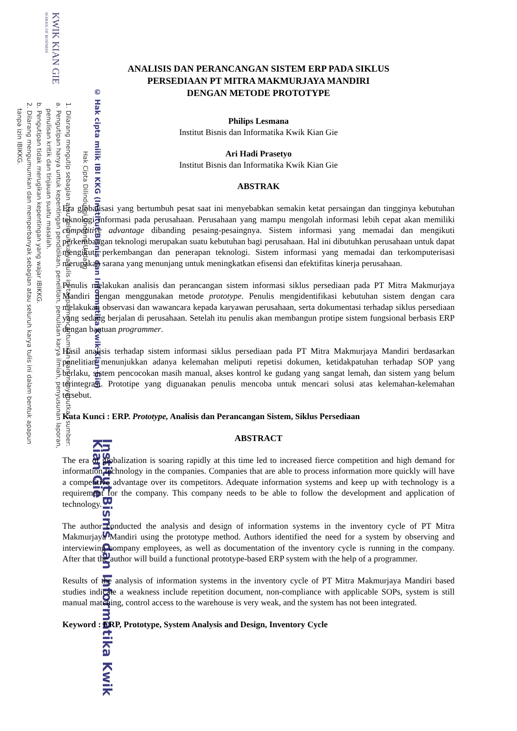KWIK KIAN GIE
SCHOOL OF BUSINESS
© Hak cipta milik IBI KKG (Institut Bisnis dan Informatika Kwik Kian Gie)
Hak Cipta Dilindungi Undang-Undang
1. Dilarang mengutip sebagian atau seluruh karya tulis ini tanpa mencantumkan dan menyebutkan sumber:
a. Pengutipan hanya untuk kepentingan pendidikan, penelitian, penulisan karya ilmiah, penyusunan laporan,
penulisan kritik dan tinjauan suatu masalah.
b. Pengutipan tidak merugikan kepentingan yang wajar IBIKKG.
2. Dilarang mengumumkan dan memperbanyak sebagian atau seluruh karya tulis ini dalam bentuk apapun
tanpa izin IBIKKG.
Institut Bisnis dan Informatika Kwik Kian Gie
ANALISIS DAN PERANCANGAN SISTEM ERP PADA SIKLUS
PERSEDIAAN PT MITRA MAKMURJAYA MANDIRI
DENGAN METODE PROTOTYPE
Philips Lesmana
Institut Bisnis dan Informatika Kwik Kian Gie
Ari Hadi Prasetyo
Institut Bisnis dan Informatika Kwik Kian Gie
ABSTRAK
Era globalisasi yang bertumbuh pesat saat ini menyebabkan semakin ketat persaingan dan tingginya kebutuhan teknologi informasi pada perusahaan. Perusahaan yang mampu mengolah informasi lebih cepat akan memiliki competitive advantage dibanding pesaing-pesaingnya. Sistem informasi yang memadai dan mengikuti perkembangan teknologi merupakan suatu kebutuhan bagi perusahaan. Hal ini dibutuhkan perusahaan untuk dapat mengikuti perkembangan dan penerapan teknologi. Sistem informasi yang memadai dan terkomputerisasi merupakan sarana yang menunjang untuk meningkatkan efisensi dan efektifitas kinerja perusahaan.
Penulis melakukan analisis dan perancangan sistem informasi siklus persediaan pada PT Mitra Makmurjaya Mandiri dengan menggunakan metode prototype. Penulis mengidentifikasi kebutuhan sistem dengan cara melakukan observasi dan wawancara kepada karyawan perusahaan, serta dokumentasi terhadap siklus persediaan yang sedang berjalan di perusahaan. Setelah itu penulis akan membangun protipe sistem fungsional berbasis ERP dengan bantuan programmer.
Hasil analisis terhadap sistem informasi siklus persediaan pada PT Mitra Makmurjaya Mandiri berdasarkan penelitian menunjukkan adanya kelemahan meliputi repetisi dokumen, ketidakpatuhan terhadap SOP yang berlaku, sistem pencocokan masih manual, akses kontrol ke gudang yang sangat lemah, dan sistem yang belum terintegrasi. Prototipe yang diguanakan penulis mencoba untuk mencari solusi atas kelemahan-kelemahan tersebut.
Kata Kunci : ERP. Prototype, Analisis dan Perancangan Sistem, Siklus Persediaan
ABSTRACT
The era of globalization is soaring rapidly at this time led to increased fierce competition and high demand for information technology in the companies. Companies that are able to process information more quickly will have a competitive advantage over its competitors. Adequate information systems and keep up with technology is a requirement for the company. This company needs to be able to follow the development and application of technology.
The author conducted the analysis and design of information systems in the inventory cycle of PT Mitra Makmurjaya Mandiri using the prototype method. Authors identified the need for a system by observing and interviewing company employees, as well as documentation of the inventory cycle is running in the company. After that the author will build a functional prototype-based ERP system with the help of a programmer.
Results of the analysis of information systems in the inventory cycle of PT Mitra Makmurjaya Mandiri based studies indicate a weakness include repetition document, non-compliance with applicable SOPs, system is still manual matching, control access to the warehouse is very weak, and the system has not been integrated.
Keyword : ERP, Prototype, System Analysis and Design, Inventory Cycle